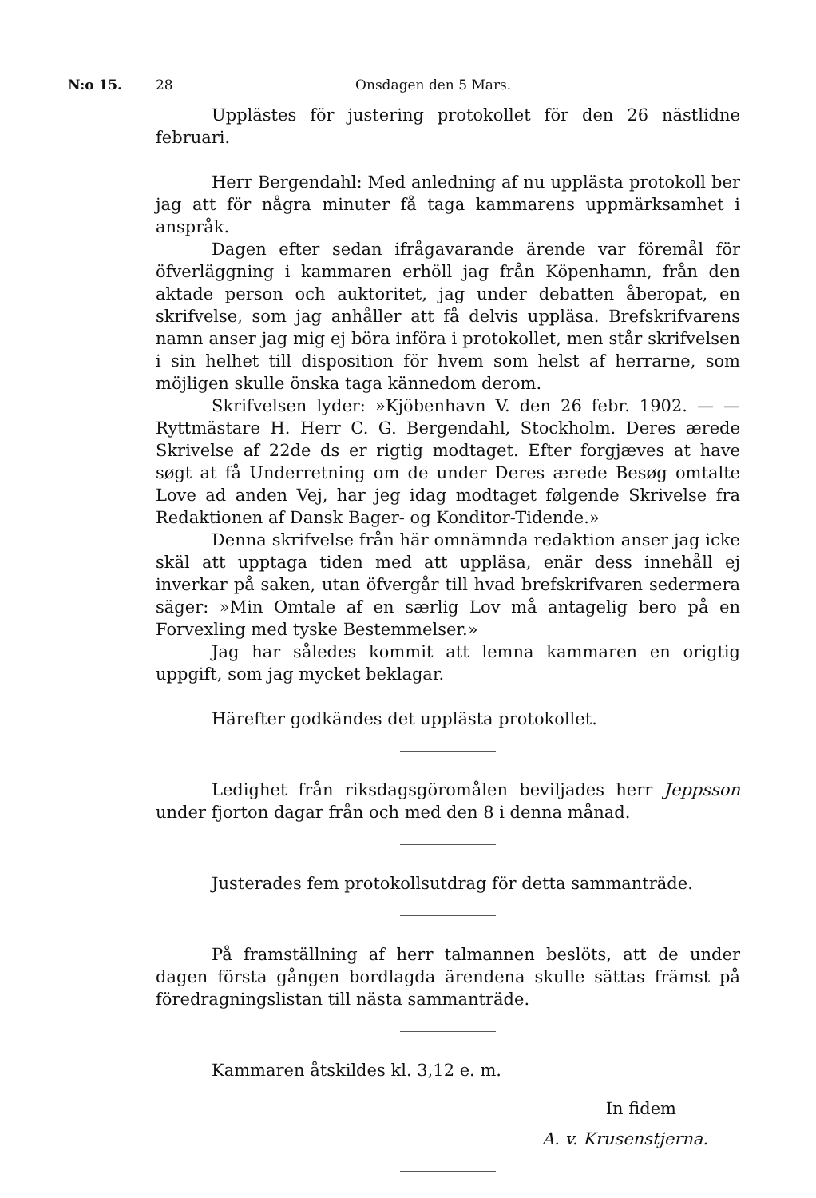N:o 15. 28 Onsdagen den 5 Mars.
Upplästes för justering protokollet för den 26 nästlidne februari.
Herr Bergendahl: Med anledning af nu upplästa protokoll ber jag att för några minuter få taga kammarens uppmärksamhet i anspråk.
Dagen efter sedan ifrågavarande ärende var föremål för öfverläggning i kammaren erhöll jag från Köpenhamn, från den aktade person och auktoritet, jag under debatten åberopat, en skrifvelse, som jag anhåller att få delvis uppläsa. Brefskrifvarens namn anser jag mig ej böra införa i protokollet, men står skrifvelsen i sin helhet till disposition för hvem som helst af herrarne, som möjligen skulle önska taga kännedom derom.
Skrifvelsen lyder: »Kjöbenhavn V. den 26 febr. 1902. — — Ryttmästare H. Herr C. G. Bergendahl, Stockholm. Deres ærede Skrivelse af 22de ds er rigtig modtaget. Efter forgjæves at have søgt at få Underretning om de under Deres ærede Besøg omtalte Love ad anden Vej, har jeg idag modtaget følgende Skrivelse fra Redaktionen af Dansk Bager- og Konditor-Tidende.»
Denna skrifvelse från här omnämnda redaktion anser jag icke skäl att upptaga tiden med att uppläsa, enär dess innehåll ej inverkar på saken, utan öfvergår till hvad brefskrifvaren sedermera säger: »Min Omtale af en særlig Lov må antagelig bero på en Forvexling med tyske Bestemmelser.»
Jag har således kommit att lemna kammaren en origtig uppgift, som jag mycket beklagar.
Härefter godkändes det upplästa protokollet.
Ledighet från riksdagsgöromålen beviljades herr Jeppsson under fjorton dagar från och med den 8 i denna månad.
Justerades fem protokollsutdrag för detta sammanträde.
På framställning af herr talmannen beslöts, att de under dagen första gången bordlagda ärendena skulle sättas främst på föredragningslistan till nästa sammanträde.
Kammaren åtskildes kl. 3,12 e. m.
In fidem
A. v. Krusenstjerna.